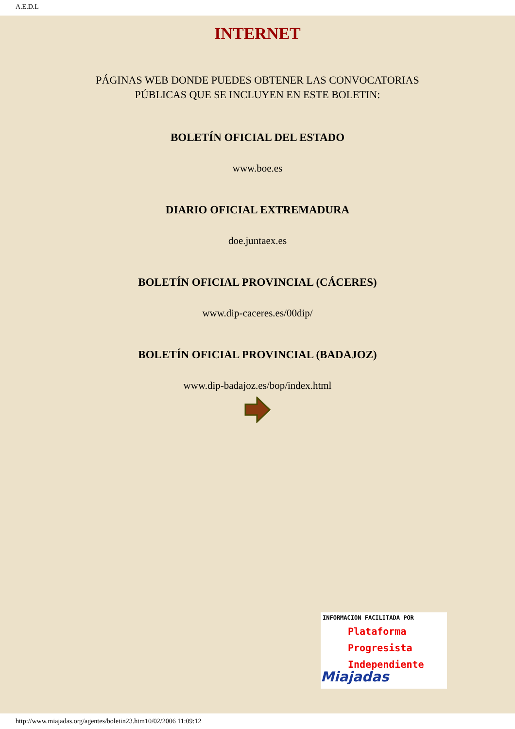A.E.D.L
INTERNET
PÁGINAS WEB DONDE PUEDES OBTENER LAS CONVOCATORIAS
PÚBLICAS QUE SE INCLUYEN EN ESTE BOLETIN:
BOLETÍN OFICIAL DEL ESTADO
www.boe.es
DIARIO OFICIAL EXTREMADURA
doe.juntaex.es
BOLETÍN OFICIAL PROVINCIAL (CÁCERES)
www.dip-caceres.es/00dip/
BOLETÍN OFICIAL PROVINCIAL (BADAJOZ)
www.dip-badajoz.es/bop/index.html
INFORMACION FACILITADA POR
Plataforma
Progresista
Independiente
Miajadas
http://www.miajadas.org/agentes/boletin23.htm10/02/2006 11:09:12